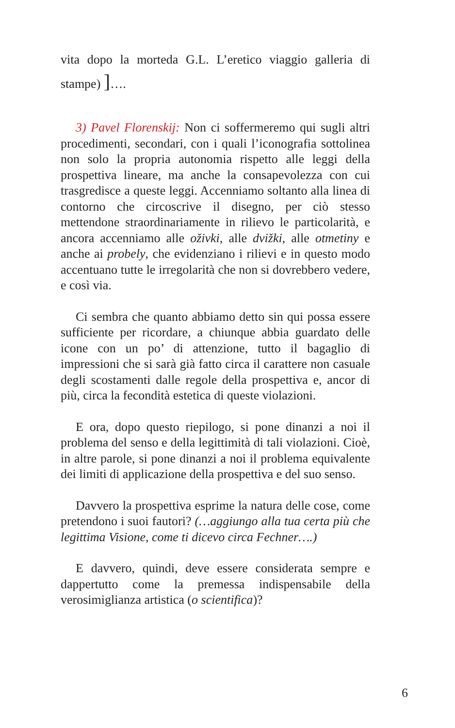vita dopo la morteda G.L. L’eretico viaggio galleria di stampe) ]….
3) Pavel Florenskij: Non ci soffermeremo qui sugli altri procedimenti, secondari, con i quali l’iconografia sottolinea non solo la propria autonomia rispetto alle leggi della prospettiva lineare, ma anche la consapevolezza con cui trasgredisce a queste leggi. Accenniamo soltanto alla linea di contorno che circoscrive il disegno, per ciò stesso mettendone straordinariamente in rilievo le particolarità, e ancora accenniamo alle oživki, alle dvižki, alle otmetiny e anche ai probely, che evidenziano i rilievi e in questo modo accentuano tutte le irregolarità che non si dovrebbero vedere, e così via.
Ci sembra che quanto abbiamo detto sin qui possa essere sufficiente per ricordare, a chiunque abbia guardato delle icone con un po’ di attenzione, tutto il bagaglio di impressioni che si sarà già fatto circa il carattere non casuale degli scostamenti dalle regole della prospettiva e, ancor di più, circa la fecondità estetica di queste violazioni.
E ora, dopo questo riepilogo, si pone dinanzi a noi il problema del senso e della legittimità di tali violazioni. Cioè, in altre parole, si pone dinanzi a noi il problema equivalente dei limiti di applicazione della prospettiva e del suo senso.
Davvero la prospettiva esprime la natura delle cose, come pretendono i suoi fautori? (…aggiungo alla tua certa più che legittima Visione, come ti dicevo circa Fechner….)
E davvero, quindi, deve essere considerata sempre e dappertutto come la premessa indispensabile della verosimiglianza artistica (o scientifica)?
6